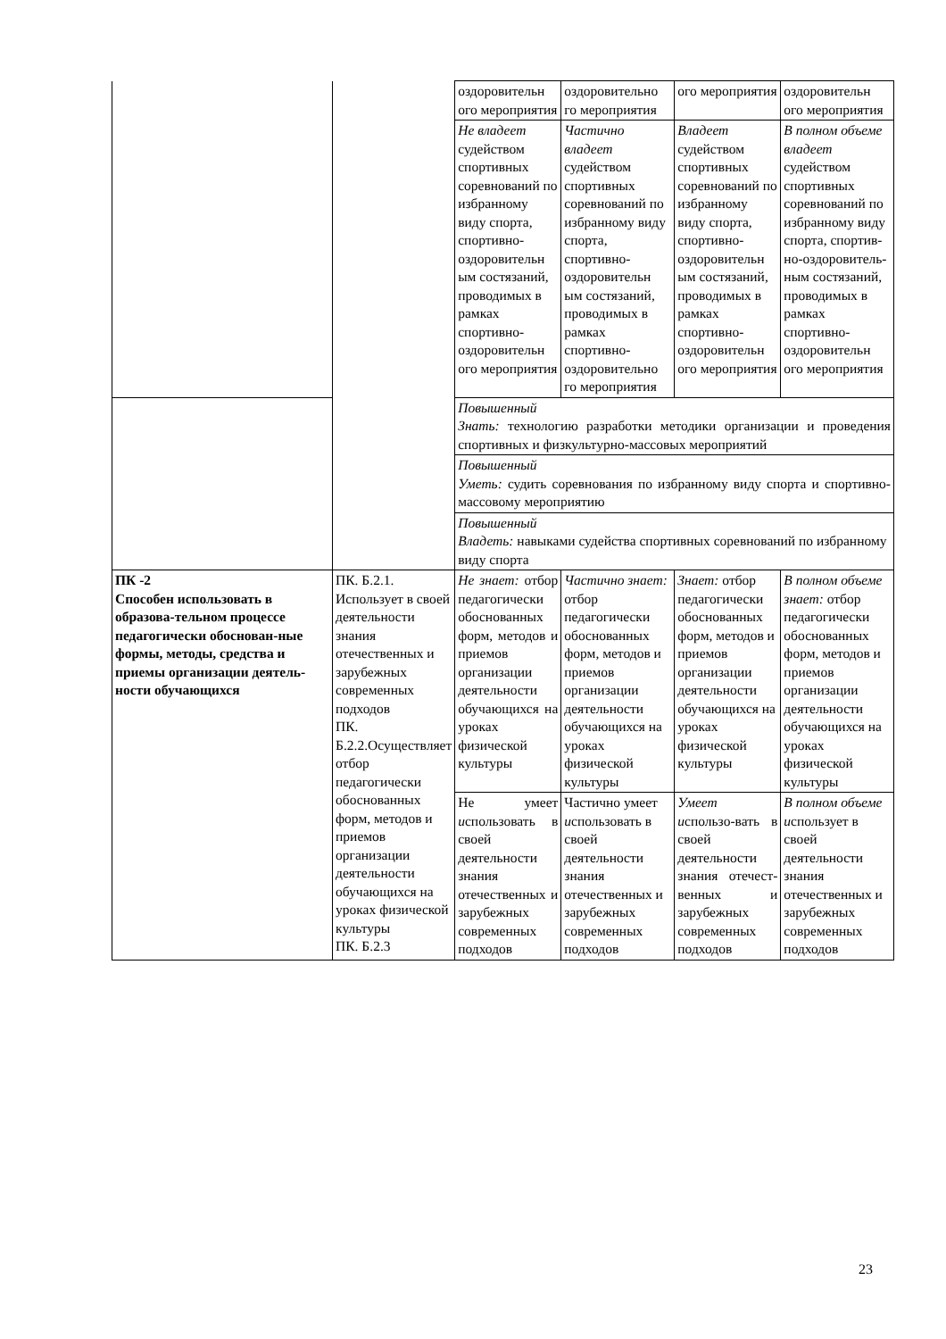| | | оздоровительн ого мероприятия | оздоровительно го мероприятия | ого мероприятия | оздоровительн ого мероприятия |
| | | Не владеет судейством спортивных соревнований по избранному виду спорта, спортивно-оздоровительн ым состязаний, проводимых в рамках спортивно-оздоровительн ого мероприятия | Частично владеет судейством спортивных соревнований по избранному виду спорта, спортивно-оздоровительн ым состязаний, проводимых в рамках спортивно-оздоровительно го мероприятия | Владеет судейством спортивных соревнований по избранному виду спорта, спортивно-оздоровительн ым состязаний, проводимых в рамках спортивно-оздоровительн ого мероприятия | В полном объеме владеет судейством спортивных соревнований по избранному виду спорта, спортив-но-оздоровитель-ным состязаний, проводимых в рамках спортивно-оздоровительн ого мероприятия |
| | | Повышенный Знать: технологию разработки методики организации и проведения спортивных и физкультурно-массовых мероприятий | | | |
| | | Повышенный Уметь: судить соревнования по избранному виду спорта и спортивно-массовому мероприятию | | | |
| | | Повышенный Владеть: навыками судейства спортивных соревнований по избранному виду спорта | | | |
| ПК -2 Способен использовать в образова-тельном процессе педагогически обоснован-ные формы, методы, средства и приемы организации деятель-ности обучающихся | ПК. Б.2.1. Использует в своей деятельности знания отечественных и зарубежных современных подходов ПК. Б.2.2.Осуществляет отбор педагогически обоснованных форм, методов и приемов организации деятельности обучающихся на уроках физической культуры ПК. Б.2.3 | Не знает: отбор педагогически обоснованных форм, методов и приемов организации деятельности обучающихся на уроках физической культуры | Частично знает: отбор педагогически обоснованных форм, методов и приемов организации деятельности обучающихся на уроках физической культуры | Знает: отбор педагогически обоснованных форм, методов и приемов организации деятельности обучающихся на уроках физической культуры | В полном объеме знает: отбор педагогически обоснованных форм, методов и приемов организации деятельности обучающихся на уроках физической культуры |
| | | Не умеет и спользовать в своей деятельности знания отечественных и зарубежных современных подходов | Частично умеет и спользовать в своей деятельности знания отечественных и зарубежных современных подходов | Умеет и спользо-вать в своей деятельности знания отечест-венных и зарубежных современных подходов | В полном объеме и спользует в своей деятельности знания отечественных и зарубежных современных подходов |
23